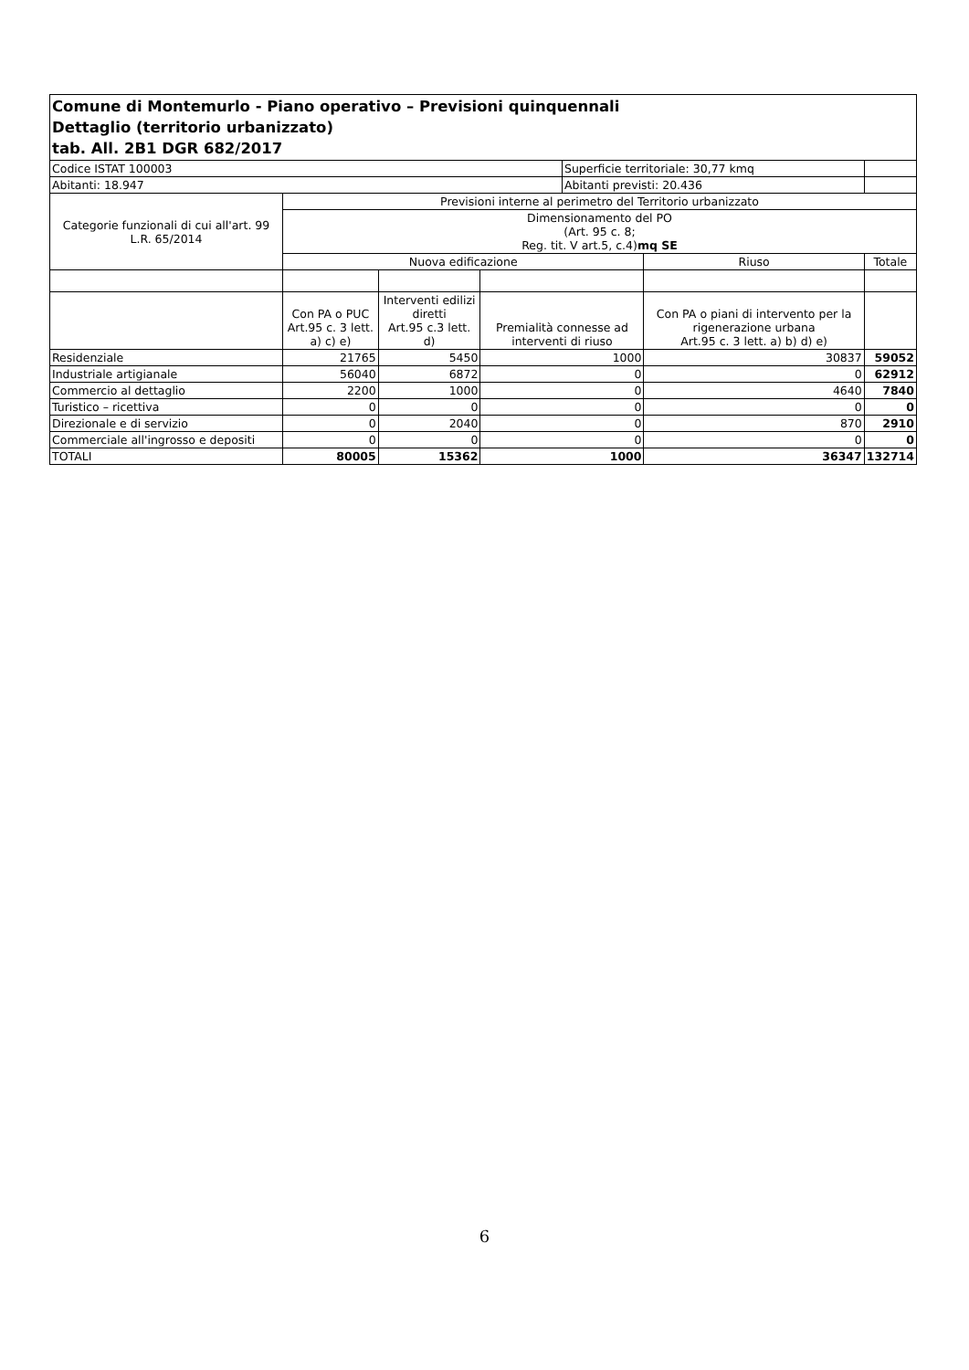| Comune di Montemurlo - Piano operativo – Previsioni quinquennali Dettaglio (territorio urbanizzato) tab. All. 2B1 DGR 682/2017 | | | | | | |
| Codice ISTAT 100003 | | | | Superficie territoriale: 30,77 kmq | | |
| Abitanti: 18.947 | | | | Abitanti previsti: 20.436 | | |
| Categorie funzionali di cui all'art. 99 L.R. 65/2014 | Previsioni interne al perimetro del Territorio urbanizzato | | | | | |
| | Dimensionamento del PO (Art. 95 c. 8; Reg. tit. V art.5, c.4) mq SE | | | | | |
| | Nuova edificazione | | | | Riuso | Totale |
| | Con PA o PUC Art.95 c. 3 lett. a) c) e) | Interventi edilizi diretti Art.95 c.3 lett. d) | Premialità connesse ad interventi di riuso | | Con PA o piani di intervento per la rigenerazione urbana Art.95 c. 3 lett. a) b) d) e) | |
| Residenziale | 21765 | 5450 | 1000 | | 30837 | 59052 |
| Industriale artigianale | 56040 | 6872 | 0 | | 0 | 62912 |
| Commercio al dettaglio | 2200 | 1000 | 0 | | 4640 | 7840 |
| Turistico – ricettiva | 0 | 0 | 0 | | 0 | 0 |
| Direzionale e di servizio | 0 | 2040 | 0 | | 870 | 2910 |
| Commerciale all'ingrosso e depositi | 0 | 0 | 0 | | 0 | 0 |
| TOTALI | 80005 | 15362 | 1000 | | 36347 | 132714 |
6